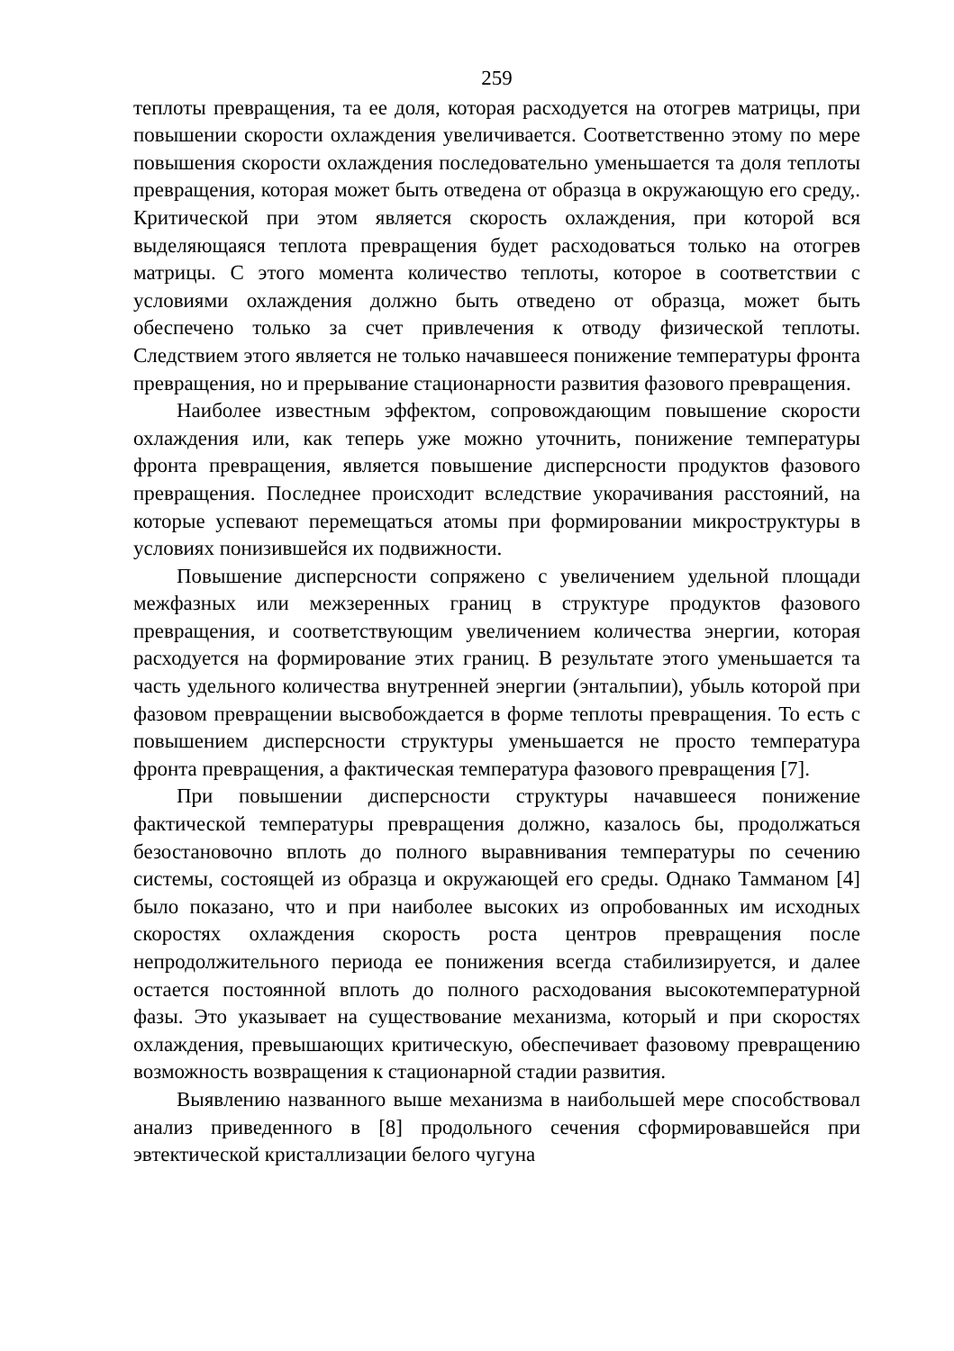259
теплоты превращения, та ее доля, которая расходуется на отогрев матрицы, при повышении скорости охлаждения увеличивается. Соответственно этому по мере повышения скорости охлаждения последовательно уменьшается та доля теплоты превращения, которая может быть отведена от образца в окружающую его среду,. Критической при этом является скорость охлаждения, при которой вся выделяющаяся теплота превращения будет расходоваться только на отогрев матрицы. С этого момента количество теплоты, которое в соответствии с условиями охлаждения должно быть отведено от образца, может быть обеспечено только за счет привлечения к отводу физической теплоты. Следствием этого является не только начавшееся понижение температуры фронта превращения, но и прерывание стационарности развития фазового превращения.
Наиболее известным эффектом, сопровождающим повышение скорости охлаждения или, как теперь уже можно уточнить, понижение температуры фронта превращения, является повышение дисперсности продуктов фазового превращения. Последнее происходит вследствие укорачивания расстояний, на которые успевают перемещаться атомы при формировании микроструктуры в условиях понизившейся их подвижности.
Повышение дисперсности сопряжено с увеличением удельной площади межфазных или межзеренных границ в структуре продуктов фазового превращения, и соответствующим увеличением количества энергии, которая расходуется на формирование этих границ. В результате этого уменьшается та часть удельного количества внутренней энергии (энтальпии), убыль которой при фазовом превращении высвобождается в форме теплоты превращения. То есть с повышением дисперсности структуры уменьшается не просто температура фронта превращения, а фактическая температура фазового превращения [7].
При повышении дисперсности структуры начавшееся понижение фактической температуры превращения должно, казалось бы, продолжаться безостановочно вплоть до полного выравнивания температуры по сечению системы, состоящей из образца и окружающей его среды. Однако Тамманом [4] было показано, что и при наиболее высоких из опробованных им исходных скоростях охлаждения скорость роста центров превращения после непродолжительного периода ее понижения всегда стабилизируется, и далее остается постоянной вплоть до полного расходования высокотемпературной фазы. Это указывает на существование механизма, который и при скоростях охлаждения, превышающих критическую, обеспечивает фазовому превращению возможность возвращения к стационарной стадии развития.
Выявлению названного выше механизма в наибольшей мере способствовал анализ приведенного в [8] продольного сечения сформировавшейся при эвтектической кристаллизации белого чугуна